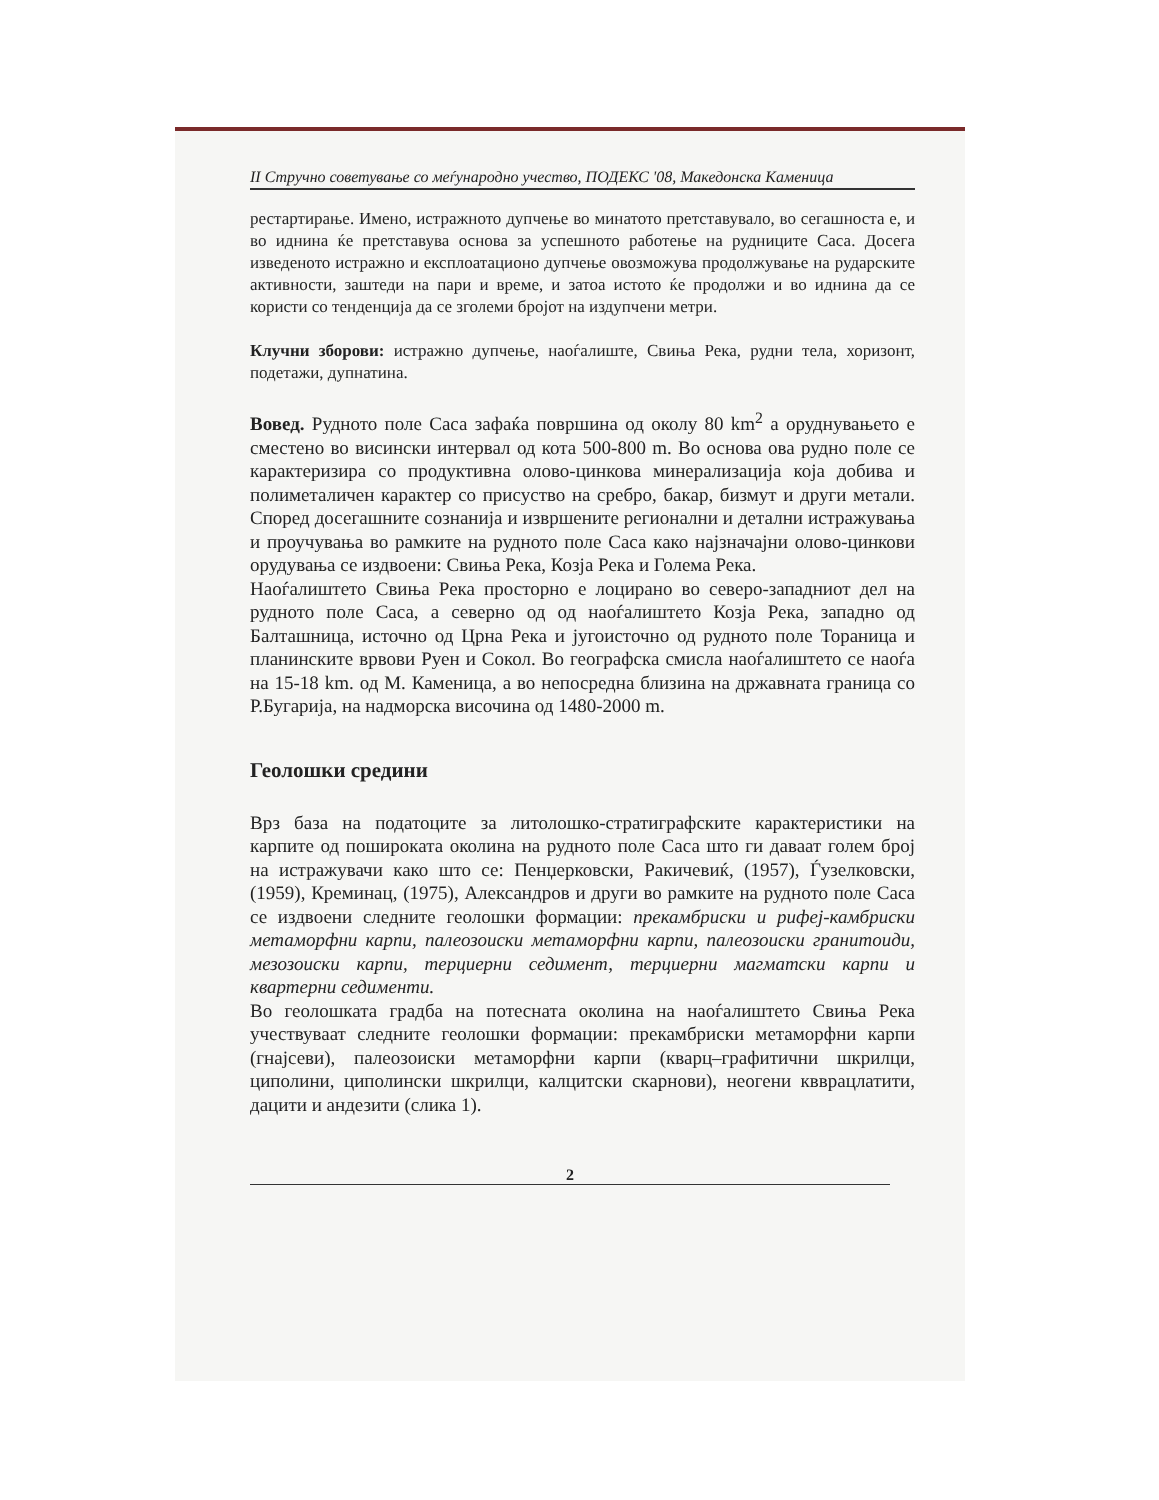II Стручно советување со меѓународно учество, ПОДЕКС '08, Македонска Каменица
рестартирање. Имено, истражното дупчење во минатото претставувало, во сегашноста е, и во иднина ќе претставува основа за успешното работење на рудниците Саса. Досега изведеното истражно и експлоатационо дупчење овозможува продолжување на рударските активности, заштеди на пари и време, и затоа истото ќе продолжи и во иднина да се користи со тенденција да се зголеми бројот на издупчени метри.
Клучни зборови: истражно дупчење, наоѓалиште, Свиња Река, рудни тела, хоризонт, подетажи, дупнатина.
Вовед. Рудното поле Саса зафаќа површина од околу 80 km<sup>2</sup> а оруднувањето е сместено во висински интервал од кота 500-800 m. Во основа ова рудно поле се карактеризира со продуктивна олово-цинкова минерализација која добива и полиметаличен карактер со присуство на сребро, бакар, бизмут и други метали. Според досегашните сознанија и извршените регионални и детални истражувања и проучувања во рамките на рудното поле Саса како најзначајни олово-цинкови орудувања се издвоени: Свиња Река, Козја Река и Голема Река.
Наоѓалиштето Свиња Река просторно е лоцирано во северо-западниот дел на рудното поле Саса, а северно од од наоѓалиштето Козја Река, западно од Балташница, источно од Црна Река и југоисточно од рудното поле Тораница и планинските врвови Руен и Сокол. Во географска смисла наоѓалиштето се наоѓа на 15-18 km. од М. Каменица, а во непосредна близина на државната граница со Р.Бугарија, на надморска височина од 1480-2000 m.
Геолошки средини
Врз база на податоците за литолошко-стратиграфските карактеристики на карпите од пошироката околина на рудното поле Саса што ги даваат голем број на истражувачи како што се: Пенџерковски, Ракичевиќ, (1957), Ѓузелковски, (1959), Креминац, (1975), Александров и други во рамките на рудното поле Саса се издвоени следните геолошки формации: прекамбриски и рифеј-камбриски метаморфни карпи, палеозоиски метаморфни карпи, палеозоиски гранитоиди, мезозоиски карпи, терциерни седимент, терциерни магматски карпи и квартерни седименти.
Во геолошката градба на потесната околина на наоѓалиштето Свиња Река учествуваат следните геолошки формации: прекамбриски метаморфни карпи (гнајсеви), палеозоиски метаморфни карпи (кварц–графитични шкрилци, циполини, циполински шкрилци, калцитски скарнови), неогени квврацлатити, дацити и андезити (слика 1).
2